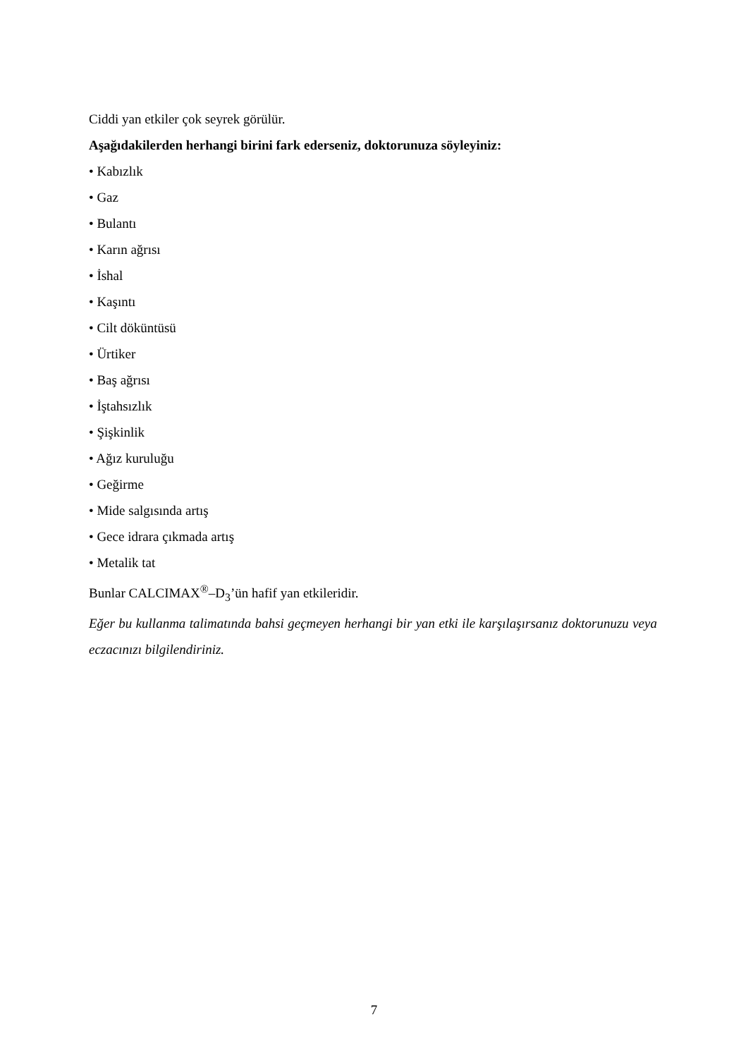Ciddi yan etkiler çok seyrek görülür.
Aşağıdakilerden herhangi birini fark ederseniz, doktorunuza söyleyiniz:
• Kabızlık
• Gaz
• Bulantı
• Karın ağrısı
• İshal
• Kaşıntı
• Cilt döküntüsü
• Ürtiker
• Baş ağrısı
• İştahsızlık
• Şişkinlik
• Ağız kuruluğu
• Geğirme
• Mide salgısında artış
• Gece idrara çıkmada artış
• Metalik tat
Bunlar CALCIMAX<sup>®</sup>–D<sub>3</sub>’ün hafif yan etkileridir.
Eğer bu kullanma talimatında bahsi geçmeyen herhangi bir yan etki ile karşılaşırsanız doktorunuzu veya eczacınızı bilgilendiriniz.
7